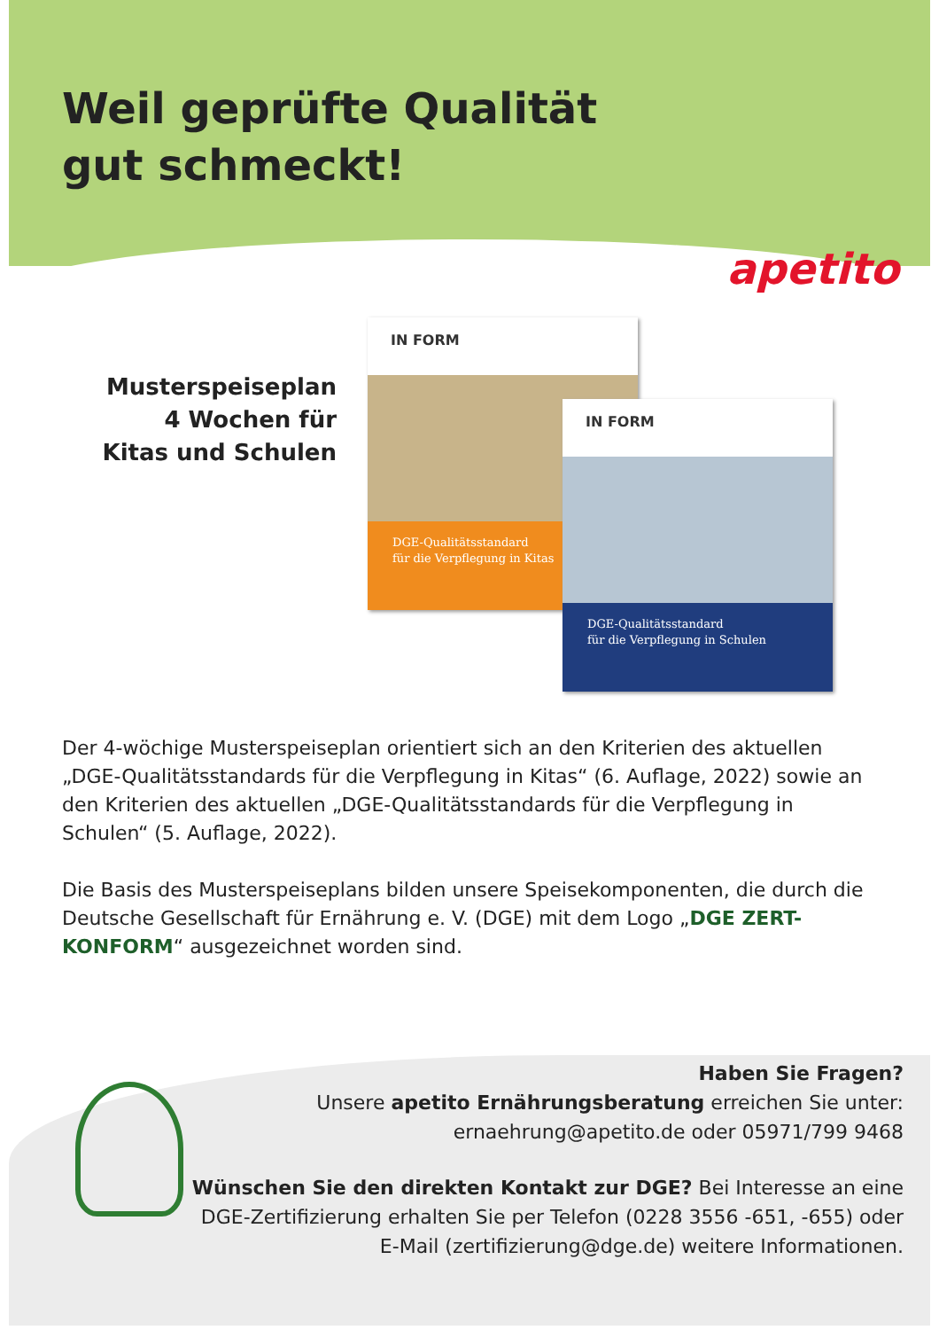Weil geprüfte Qualität
gut schmeckt!
apetito
Musterspeiseplan
4 Wochen für
Kitas und Schulen
IN FORM
DGE-Qualitätsstandard
für die Verpflegung in Kitas
IN FORM
DGE-Qualitätsstandard
für die Verpflegung in Schulen
Der 4-wöchige Musterspeiseplan orientiert sich an den Kriterien des aktuellen „DGE-Qualitätsstandards für die Verpflegung in Kitas“ (6. Auflage, 2022) sowie an den Kriterien des aktuellen „DGE-Qualitätsstandards für die Verpflegung in Schulen“ (5. Auflage, 2022).
Die Basis des Musterspeiseplans bilden unsere Speisekomponenten, die durch die Deutsche Gesellschaft für Ernährung e. V. (DGE) mit dem Logo „DGE ZERT-KONFORM“ ausgezeichnet worden sind.
Haben Sie Fragen?
Unsere apetito Ernährungsberatung erreichen Sie unter:
ernaehrung@apetito.de oder 05971/799 9468
Wünschen Sie den direkten Kontakt zur DGE? Bei Interesse an eine DGE-Zertifizierung erhalten Sie per Telefon (0228 3556 -651, -655) oder E-Mail (zertifizierung@dge.de) weitere Informationen.